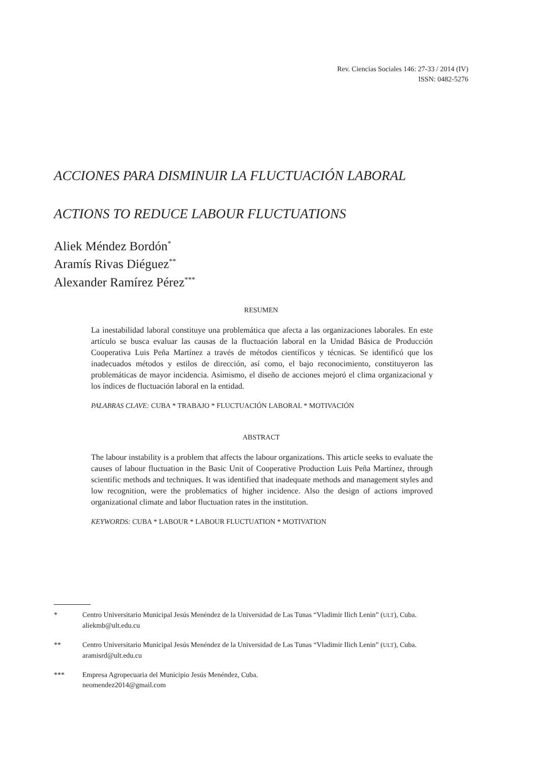Rev. Ciencias Sociales 146: 27-33 / 2014 (IV)
ISSN: 0482-5276
ACCIONES PARA DISMINUIR LA FLUCTUACIÓN LABORAL
ACTIONS TO REDUCE LABOUR FLUCTUATIONS
Aliek Méndez Bordón<sup>*</sup>
Aramís Rivas Diéguez<sup>**</sup>
Alexander Ramírez Pérez<sup>***</sup>
RESUMEN
La inestabilidad laboral constituye una problemática que afecta a las organizaciones laborales. En este artículo se busca evaluar las causas de la fluctuación laboral en la Unidad Básica de Producción Cooperativa Luis Peña Martínez a través de métodos científicos y técnicas. Se identificó que los inadecuados métodos y estilos de dirección, así como, el bajo reconocimiento, constituyeron las problemáticas de mayor incidencia. Asimismo, el diseño de acciones mejoró el clima organizacional y los índices de fluctuación laboral en la entidad.
PALABRAS CLAVE: CUBA * TRABAJO * FLUCTUACIÓN LABORAL * MOTIVACIÓN
ABSTRACT
The labour instability is a problem that affects the labour organizations. This article seeks to evaluate the causes of labour fluctuation in the Basic Unit of Cooperative Production Luis Peña Martínez, through scientific methods and techniques. It was identified that inadequate methods and management styles and low recognition, were the problematics of higher incidence. Also the design of actions improved organizational climate and labor fluctuation rates in the institution.
KEYWORDS: CUBA * LABOUR * LABOUR FLUCTUATION * MOTIVATION
* Centro Universitario Municipal Jesús Menéndez de la Universidad de Las Tunas “Vladimir Ilich Lenin” (ULT), Cuba.
aliekmb@ult.edu.cu
** Centro Universitario Municipal Jesús Menéndez de la Universidad de Las Tunas “Vladimir Ilich Lenin” (ULT), Cuba.
aramisrd@ult.edu.cu
*** Empresa Agropecuaria del Municipio Jesús Menéndez, Cuba.
neomendez2014@gmail.com